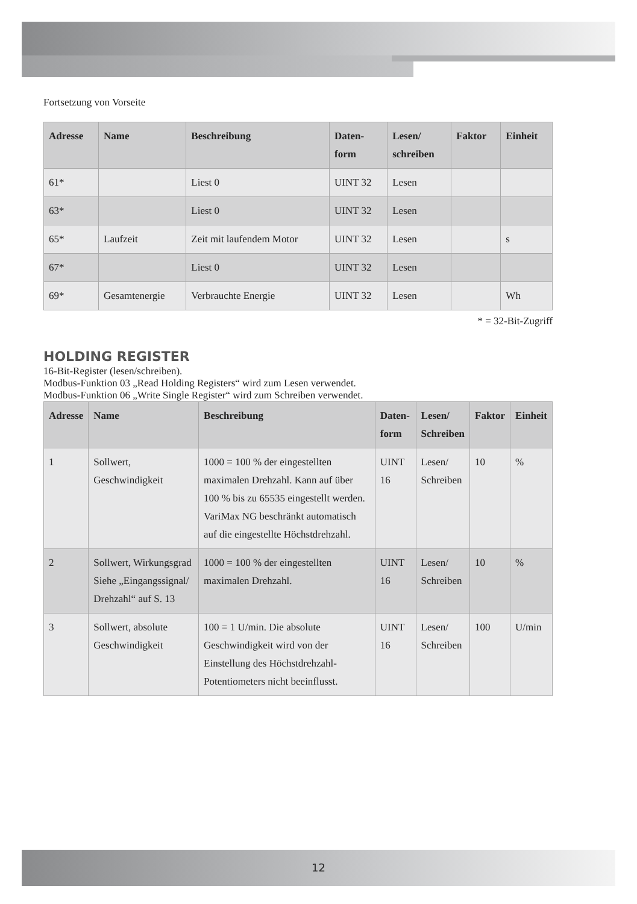Fortsetzung von Vorseite
| Adresse | Name | Beschreibung | Daten- form | Lesen/ schreiben | Faktor | Einheit |
| --- | --- | --- | --- | --- | --- | --- |
| 61* | | Liest 0 | UINT 32 | Lesen | | |
| 63* | | Liest 0 | UINT 32 | Lesen | | |
| 65* | Laufzeit | Zeit mit laufendem Motor | UINT 32 | Lesen | | s |
| 67* | | Liest 0 | UINT 32 | Lesen | | |
| 69* | Gesamtenergie | Verbrauchte Energie | UINT 32 | Lesen | | Wh |
* = 32-Bit-Zugriff
HOLDING REGISTER
16-Bit-Register (lesen/schreiben).
Modbus-Funktion 03 „Read Holding Registers“ wird zum Lesen verwendet.
Modbus-Funktion 06 „Write Single Register“ wird zum Schreiben verwendet.
| Adresse | Name | Beschreibung | Daten- form | Lesen/ Schreiben | Faktor | Einheit |
| --- | --- | --- | --- | --- | --- | --- |
| 1 | Sollwert, Geschwindigkeit | 1000 = 100 % der eingestellten maximalen Drehzahl. Kann auf über 100 % bis zu 65535 eingestellt werden. VariMax NG beschränkt automatisch auf die eingestellte Höchstdrehzahl. | UINT 16 | Lesen/ Schreiben | 10 | % |
| 2 | Sollwert, Wirkungsgrad Siehe „Eingangssignal/ Drehzahl“ auf S. 13 | 1000 = 100 % der eingestellten maximalen Drehzahl. | UINT 16 | Lesen/ Schreiben | 10 | % |
| 3 | Sollwert, absolute Geschwindigkeit | 100 = 1 U/min. Die absolute Geschwindigkeit wird von der Einstellung des Höchstdrehzahl-Potentiometers nicht beeinflusst. | UINT 16 | Lesen/ Schreiben | 100 | U/min |
12